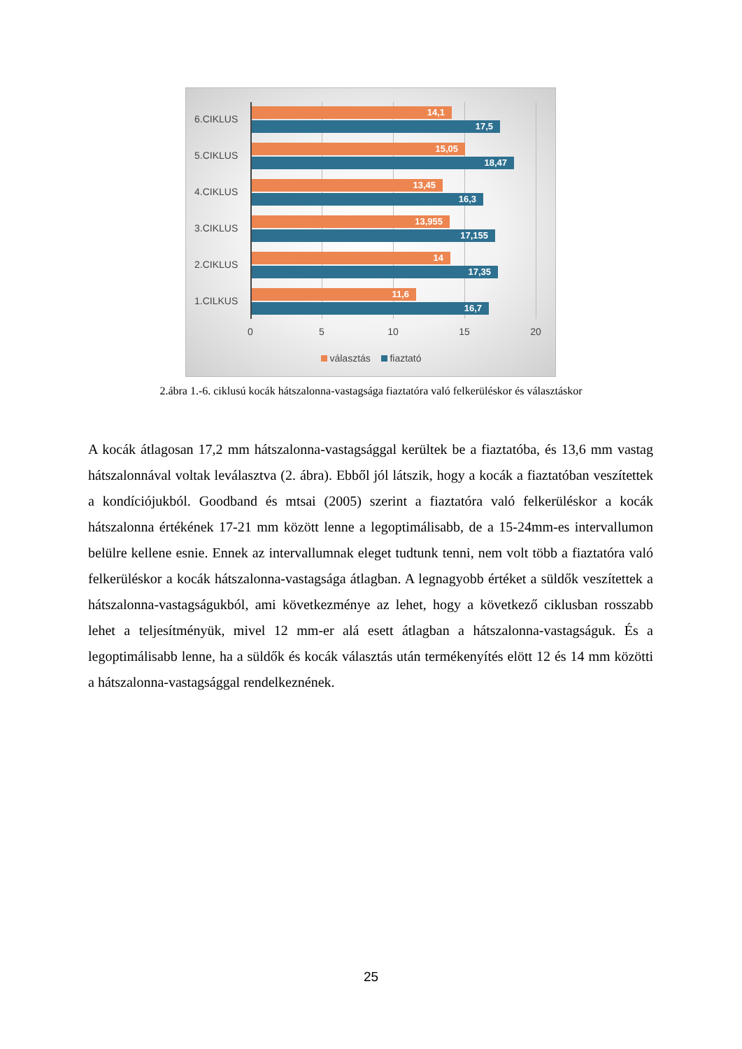6.CIKLUS
14,1
17,5
5.CIKLUS
15,05
18,47
4.CIKLUS
13,45
16,3
3.CIKLUS
13,955
17,155
2.CIKLUS
14
17,35
1.CILKUS
11,6
16,7
0 5 10 15 20
választás fiaztató
2.ábra 1.-6. ciklusú kocák hátszalonna-vastagsága fiaztatóra való felkerüléskor és választáskor
A kocák átlagosan 17,2 mm hátszalonna-vastagsággal kerültek be a fiaztatóba, és 13,6 mm vastag hátszalonnával voltak leválasztva (2. ábra). Ebből jól látszik, hogy a kocák a fiaztatóban veszítettek a kondíciójukból. Goodband és mtsai (2005) szerint a fiaztatóra való felkerüléskor a kocák hátszalonna értékének 17-21 mm között lenne a legoptimálisabb, de a 15-24mm-es intervallumon belülre kellene esnie. Ennek az intervallumnak eleget tudtunk tenni, nem volt több a fiaztatóra való felkerüléskor a kocák hátszalonna-vastagsága átlagban. A legnagyobb értéket a süldők veszítettek a hátszalonna-vastagságukból, ami következménye az lehet, hogy a következő ciklusban rosszabb lehet a teljesítményük, mivel 12 mm-er alá esett átlagban a hátszalonna-vastagságuk. És a legoptimálisabb lenne, ha a süldők és kocák választás után termékenyítés elött 12 és 14 mm közötti a hátszalonna-vastagsággal rendelkeznének.
25